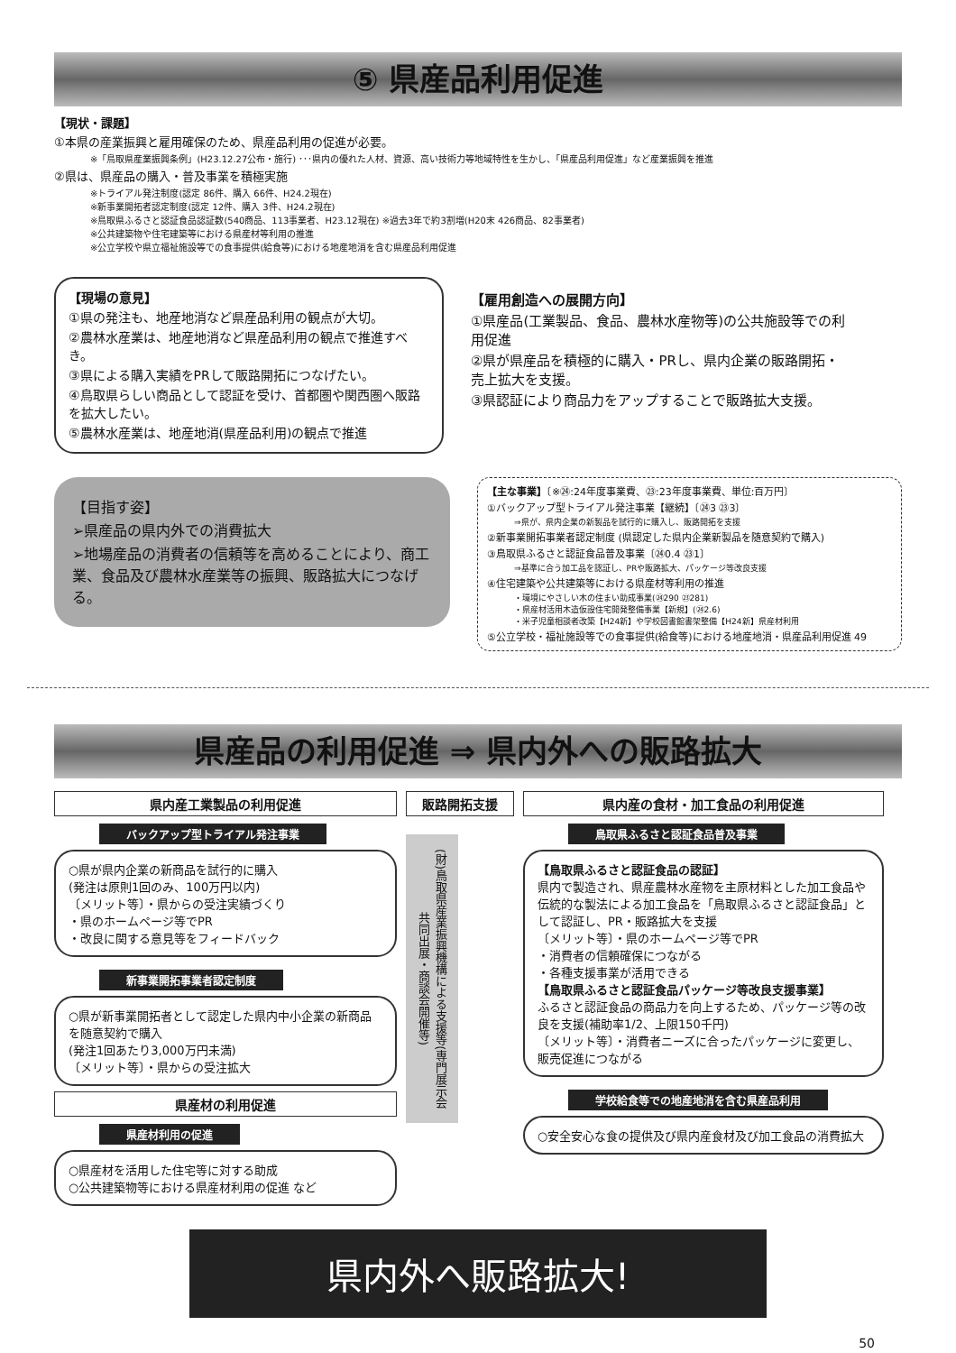⑤ 県産品利用促進
【現状・課題】
①本県の産業振興と雇用確保のため、県産品利用の促進が必要。
※「鳥取県産業振興条例」(H23.12.27公布・施行) ･･･県内の優れた人材、資源、高い技術力等地域特性を生かし、「県産品利用促進」など産業振興を推進
②県は、県産品の購入・普及事業を積極実施
※トライアル発注制度(認定 86件、購入 66件、H24.2現在)
※新事業開拓者認定制度(認定 12件、購入 3件、H24.2現在)
※鳥取県ふるさと認証食品認証数(540商品、113事業者、H23.12現在) ※過去3年で約3割増(H20末 426商品、82事業者)
※公共建築物や住宅建築等における県産材等利用の推進
※公立学校や県立福祉施設等での食事提供(給食等)における地産地消を含む県産品利用促進
【現場の意見】
①県の発注も、地産地消など県産品利用の観点が大切。
②農林水産業は、地産地消など県産品利用の観点で推進すべき。
③県による購入実績をPRして販路開拓につなげたい。
④鳥取県らしい商品として認証を受け、首都圏や関西圏へ販路を拡大したい。
⑤農林水産業は、地産地消(県産品利用)の観点で推進
【雇用創造への展開方向】
①県産品(工業製品、食品、農林水産物等)の公共施設等での利用促進
②県が県産品を積極的に購入・PRし、県内企業の販路開拓・売上拡大を支援。
③県認証により商品力をアップすることで販路拡大支援。
【目指す姿】
➢県産品の県内外での消費拡大
➢地場産品の消費者の信頼等を高めることにより、商工業、食品及び農林水産業等の振興、販路拡大につなげる。
【主な事業】〔※㉔:24年度事業費、㉓:23年度事業費、単位:百万円〕
①バックアップ型トライアル発注事業【継続】〔㉔3 ㉓3〕
⇒県が、県内企業の新製品を試行的に購入し、販路開拓を支援
②新事業開拓事業者認定制度 (県認定した県内企業新製品を随意契約で購入)
③鳥取県ふるさと認証食品普及事業〔㉔0.4 ㉓1〕
⇒基準に合う加工品を認証し、PRや販路拡大、パッケージ等改良支援
④住宅建築や公共建築等における県産材等利用の推進
・環境にやさしい木の住まい助成事業(㉔290 ㉓281)
・県産材活用木造仮設住宅開発整備事業【新規】(㉔2.6)
・米子児童相談者改築【H24新】や学校図書館書架整備【H24新】県産材利用
⑤公立学校・福祉施設等での食事提供(給食等)における地産地消・県産品利用促進 49
県産品の利用促進 ⇒ 県内外への販路拡大
県内産工業製品の利用促進
バックアップ型トライアル発注事業
○県が県内企業の新商品を試行的に購入
(発注は原則1回のみ、100万円以内)
〔メリット等〕・県からの受注実績づくり
・県のホームページ等でPR
・改良に関する意見等をフィードバック
新事業開拓事業者認定制度
○県が新事業開拓者として認定した県内中小企業の新商品を随意契約で購入
(発注1回あたり3,000万円未満)
〔メリット等〕・県からの受注拡大
県産材の利用促進
県産材利用の促進
○県産材を活用した住宅等に対する助成
○公共建築物等における県産材利用の促進 など
販路開拓支援
(財)鳥取県産業振興機構による支援等(専門展示会共同出展・商談会開催等)
県内産の食材・加工食品の利用促進
鳥取県ふるさと認証食品普及事業
【鳥取県ふるさと認証食品の認証】
県内で製造され、県産農林水産物を主原材料とした加工食品や伝統的な製法による加工食品を「鳥取県ふるさと認証食品」として認証し、PR・販路拡大を支援
〔メリット等〕・県のホームページ等でPR
・消費者の信頼確保につながる
・各種支援事業が活用できる
【鳥取県ふるさと認証食品パッケージ等改良支援事業】
ふるさと認証食品の商品力を向上するため、パッケージ等の改良を支援(補助率1/2、上限150千円)
〔メリット等〕・消費者ニーズに合ったパッケージに変更し、販売促進につながる
学校給食等での地産地消を含む県産品利用
○安全安心な食の提供及び県内産食材及び加工食品の消費拡大
県内外へ販路拡大!
50